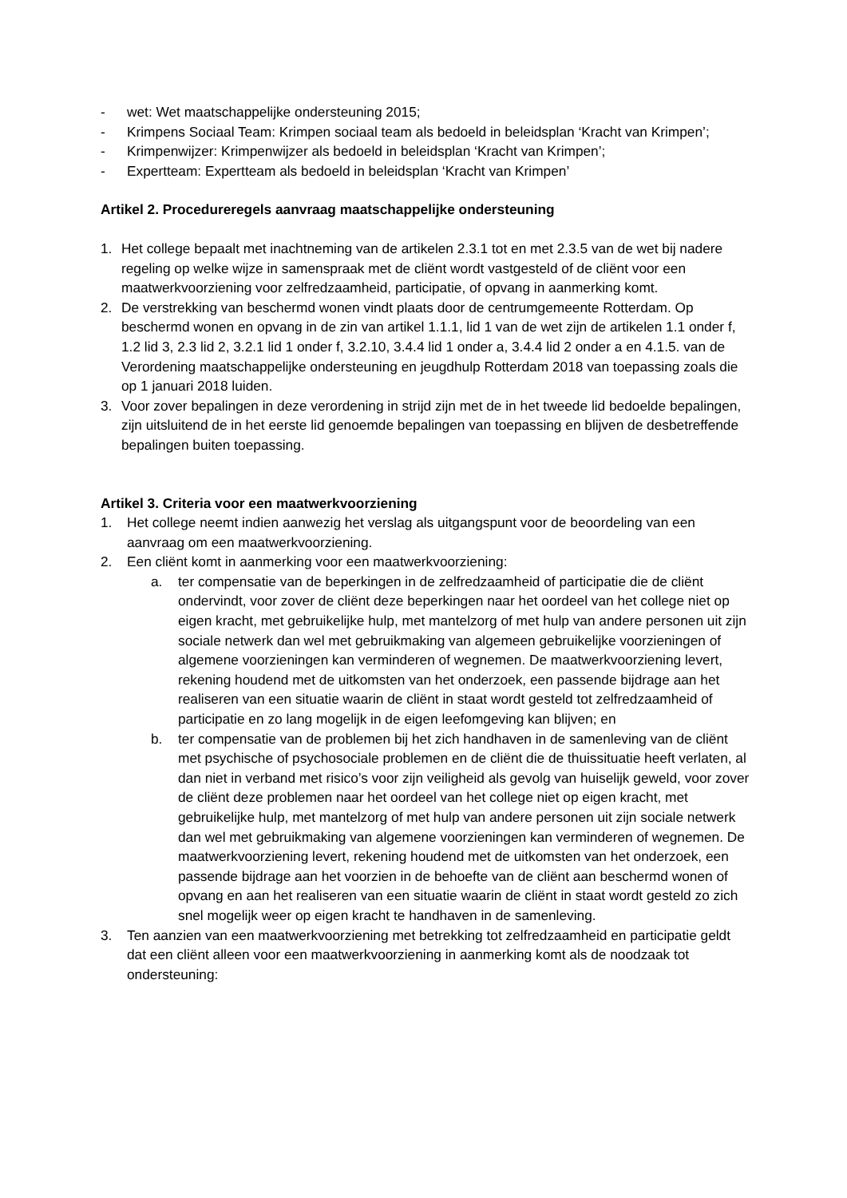- wet: Wet maatschappelijke ondersteuning 2015;
- Krimpens Sociaal Team: Krimpen sociaal team als bedoeld in beleidsplan ‘Kracht van Krimpen’;
- Krimpenwijzer: Krimpenwijzer als bedoeld in beleidsplan ‘Kracht van Krimpen’;
- Expertteam: Expertteam als bedoeld in beleidsplan ‘Kracht van Krimpen’
Artikel 2. Procedureregels aanvraag maatschappelijke ondersteuning
1. Het college bepaalt met inachtneming van de artikelen 2.3.1 tot en met 2.3.5 van de wet bij nadere regeling op welke wijze in samenspraak met de cliënt wordt vastgesteld of de cliënt voor een maatwerkvoorziening voor zelfredzaamheid, participatie, of opvang in aanmerking komt.
2. De verstrekking van beschermd wonen vindt plaats door de centrumgemeente Rotterdam. Op beschermd wonen en opvang in de zin van artikel 1.1.1, lid 1 van de wet zijn de artikelen 1.1 onder f, 1.2 lid 3, 2.3 lid 2, 3.2.1 lid 1 onder f, 3.2.10, 3.4.4 lid 1 onder a, 3.4.4 lid 2 onder a en 4.1.5. van de Verordening maatschappelijke ondersteuning en jeugdhulp Rotterdam 2018 van toepassing zoals die op 1 januari 2018 luiden.
3. Voor zover bepalingen in deze verordening in strijd zijn met de in het tweede lid bedoelde bepalingen, zijn uitsluitend de in het eerste lid genoemde bepalingen van toepassing en blijven de desbetreffende bepalingen buiten toepassing.
Artikel 3. Criteria voor een maatwerkvoorziening
1. Het college neemt indien aanwezig het verslag als uitgangspunt voor de beoordeling van een aanvraag om een maatwerkvoorziening.
2. Een cliënt komt in aanmerking voor een maatwerkvoorziening:
a. ter compensatie van de beperkingen in de zelfredzaamheid of participatie die de cliënt ondervindt, voor zover de cliënt deze beperkingen naar het oordeel van het college niet op eigen kracht, met gebruikelijke hulp, met mantelzorg of met hulp van andere personen uit zijn sociale netwerk dan wel met gebruikmaking van algemeen gebruikelijke voorzieningen of algemene voorzieningen kan verminderen of wegnemen. De maatwerkvoorziening levert, rekening houdend met de uitkomsten van het onderzoek, een passende bijdrage aan het realiseren van een situatie waarin de cliënt in staat wordt gesteld tot zelfredzaamheid of participatie en zo lang mogelijk in de eigen leefomgeving kan blijven; en
b. ter compensatie van de problemen bij het zich handhaven in de samenleving van de cliënt met psychische of psychosociale problemen en de cliënt die de thuissituatie heeft verlaten, al dan niet in verband met risico’s voor zijn veiligheid als gevolg van huiselijk geweld, voor zover de cliënt deze problemen naar het oordeel van het college niet op eigen kracht, met gebruikelijke hulp, met mantelzorg of met hulp van andere personen uit zijn sociale netwerk dan wel met gebruikmaking van algemene voorzieningen kan verminderen of wegnemen. De maatwerkvoorziening levert, rekening houdend met de uitkomsten van het onderzoek, een passende bijdrage aan het voorzien in de behoefte van de cliënt aan beschermd wonen of opvang en aan het realiseren van een situatie waarin de cliënt in staat wordt gesteld zo zich snel mogelijk weer op eigen kracht te handhaven in de samenleving.
3. Ten aanzien van een maatwerkvoorziening met betrekking tot zelfredzaamheid en participatie geldt dat een cliënt alleen voor een maatwerkvoorziening in aanmerking komt als de noodzaak tot ondersteuning: